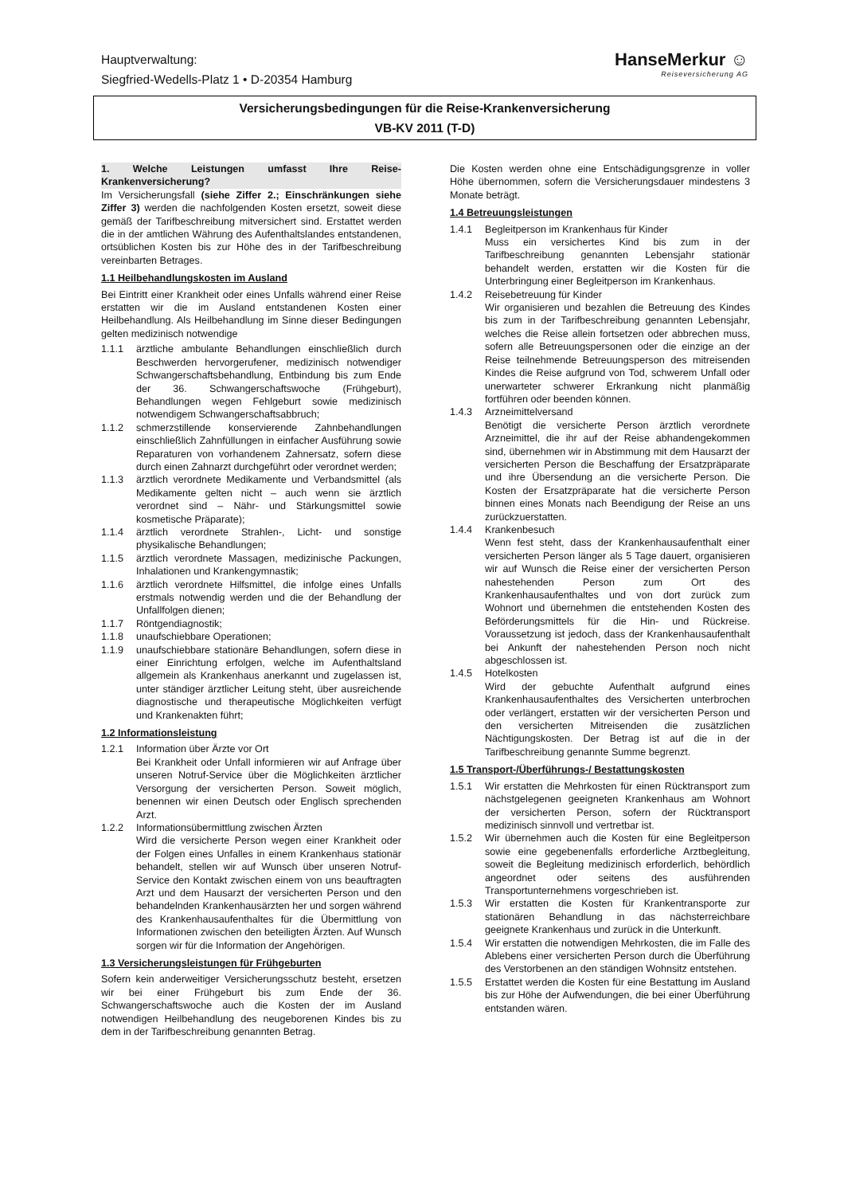Hauptverwaltung:
Siegfried-Wedells-Platz 1 • D-20354 Hamburg
HanseMerkur ☺
Reiseversicherung AG
Versicherungsbedingungen für die Reise-Krankenversicherung
VB-KV 2011 (T-D)
1. Welche Leistungen umfasst Ihre Reise-Krankenversicherung?
Im Versicherungsfall (siehe Ziffer 2.; Einschränkungen siehe Ziffer 3) werden die nachfolgenden Kosten ersetzt, soweit diese gemäß der Tarifbeschreibung mitversichert sind. Erstattet werden die in der amtlichen Währung des Aufenthaltslandes entstandenen, ortsüblichen Kosten bis zur Höhe des in der Tarifbeschreibung vereinbarten Betrages.
1.1 Heilbehandlungskosten im Ausland
Bei Eintritt einer Krankheit oder eines Unfalls während einer Reise erstatten wir die im Ausland entstandenen Kosten einer Heilbehandlung. Als Heilbehandlung im Sinne dieser Bedingungen gelten medizinisch notwendige
1.1.1 ärztliche ambulante Behandlungen einschließlich durch Beschwerden hervorgerufener, medizinisch notwendiger Schwangerschaftsbehandlung, Entbindung bis zum Ende der 36. Schwangerschaftswoche (Frühgeburt), Behandlungen wegen Fehlgeburt sowie medizinisch notwendigem Schwangerschaftsabbruch;
1.1.2 schmerzstillende konservierende Zahnbehandlungen einschließlich Zahnfüllungen in einfacher Ausführung sowie Reparaturen von vorhandenem Zahnersatz, sofern diese durch einen Zahnarzt durchgeführt oder verordnet werden;
1.1.3 ärztlich verordnete Medikamente und Verbandsmittel (als Medikamente gelten nicht – auch wenn sie ärztlich verordnet sind – Nähr- und Stärkungsmittel sowie kosmetische Präparate);
1.1.4 ärztlich verordnete Strahlen-, Licht- und sonstige physikalische Behandlungen;
1.1.5 ärztlich verordnete Massagen, medizinische Packungen, Inhalationen und Krankengymnastik;
1.1.6 ärztlich verordnete Hilfsmittel, die infolge eines Unfalls erstmals notwendig werden und die der Behandlung der Unfallfolgen dienen;
1.1.7 Röntgendiagnostik;
1.1.8 unaufschiebbare Operationen;
1.1.9 unaufschiebbare stationäre Behandlungen, sofern diese in einer Einrichtung erfolgen, welche im Aufenthaltsland allgemein als Krankenhaus anerkannt und zugelassen ist, unter ständiger ärztlicher Leitung steht, über ausreichende diagnostische und therapeutische Möglichkeiten verfügt und Krankenakten führt;
1.2 Informationsleistung
1.2.1 Information über Ärzte vor Ort
Bei Krankheit oder Unfall informieren wir auf Anfrage über unseren Notruf-Service über die Möglichkeiten ärztlicher Versorgung der versicherten Person. Soweit möglich, benennen wir einen Deutsch oder Englisch sprechenden Arzt.
1.2.2 Informationsübermittlung zwischen Ärzten
Wird die versicherte Person wegen einer Krankheit oder der Folgen eines Unfalles in einem Krankenhaus stationär behandelt, stellen wir auf Wunsch über unseren Notruf-Service den Kontakt zwischen einem von uns beauftragten Arzt und dem Hausarzt der versicherten Person und den behandelnden Krankenhausärzten her und sorgen während des Krankenhausaufenthaltes für die Übermittlung von Informationen zwischen den beteiligten Ärzten. Auf Wunsch sorgen wir für die Information der Angehörigen.
1.3 Versicherungsleistungen für Frühgeburten
Sofern kein anderweitiger Versicherungsschutz besteht, ersetzen wir bei einer Frühgeburt bis zum Ende der 36. Schwangerschaftswoche auch die Kosten der im Ausland notwendigen Heilbehandlung des neugeborenen Kindes bis zu dem in der Tarifbeschreibung genannten Betrag.
Die Kosten werden ohne eine Entschädigungsgrenze in voller Höhe übernommen, sofern die Versicherungsdauer mindestens 3 Monate beträgt.
1.4 Betreuungsleistungen
1.4.1 Begleitperson im Krankenhaus für Kinder
Muss ein versichertes Kind bis zum in der Tarifbeschreibung genannten Lebensjahr stationär behandelt werden, erstatten wir die Kosten für die Unterbringung einer Begleitperson im Krankenhaus.
1.4.2 Reisebetreuung für Kinder
Wir organisieren und bezahlen die Betreuung des Kindes bis zum in der Tarifbeschreibung genannten Lebensjahr, welches die Reise allein fortsetzen oder abbrechen muss, sofern alle Betreuungspersonen oder die einzige an der Reise teilnehmende Betreuungsperson des mitreisenden Kindes die Reise aufgrund von Tod, schwerem Unfall oder unerwarteter schwerer Erkrankung nicht planmäßig fortführen oder beenden können.
1.4.3 Arzneimittelversand
Benötigt die versicherte Person ärztlich verordnete Arzneimittel, die ihr auf der Reise abhandengekommen sind, übernehmen wir in Abstimmung mit dem Hausarzt der versicherten Person die Beschaffung der Ersatzpräparate und ihre Übersendung an die versicherte Person. Die Kosten der Ersatzpräparate hat die versicherte Person binnen eines Monats nach Beendigung der Reise an uns zurückzuerstatten.
1.4.4 Krankenbesuch
Wenn fest steht, dass der Krankenhausaufenthalt einer versicherten Person länger als 5 Tage dauert, organisieren wir auf Wunsch die Reise einer der versicherten Person nahestehenden Person zum Ort des Krankenhausaufenthaltes und von dort zurück zum Wohnort und übernehmen die entstehenden Kosten des Beförderungsmittels für die Hin- und Rückreise. Voraussetzung ist jedoch, dass der Krankenhausaufenthalt bei Ankunft der nahestehenden Person noch nicht abgeschlossen ist.
1.4.5 Hotelkosten
Wird der gebuchte Aufenthalt aufgrund eines Krankenhausaufenthaltes des Versicherten unterbrochen oder verlängert, erstatten wir der versicherten Person und den versicherten Mitreisenden die zusätzlichen Nächtigungskosten. Der Betrag ist auf die in der Tarifbeschreibung genannte Summe begrenzt.
1.5 Transport-/Überführungs-/ Bestattungskosten
1.5.1 Wir erstatten die Mehrkosten für einen Rücktransport zum nächstgelegenen geeigneten Krankenhaus am Wohnort der versicherten Person, sofern der Rücktransport medizinisch sinnvoll und vertretbar ist.
1.5.2 Wir übernehmen auch die Kosten für eine Begleitperson sowie eine gegebenenfalls erforderliche Arztbegleitung, soweit die Begleitung medizinisch erforderlich, behördlich angeordnet oder seitens des ausführenden Transportunternehmens vorgeschrieben ist.
1.5.3 Wir erstatten die Kosten für Krankentransporte zur stationären Behandlung in das nächsterreichbare geeignete Krankenhaus und zurück in die Unterkunft.
1.5.4 Wir erstatten die notwendigen Mehrkosten, die im Falle des Ablebens einer versicherten Person durch die Überführung des Verstorbenen an den ständigen Wohnsitz entstehen.
1.5.5 Erstattet werden die Kosten für eine Bestattung im Ausland bis zur Höhe der Aufwendungen, die bei einer Überführung entstanden wären.